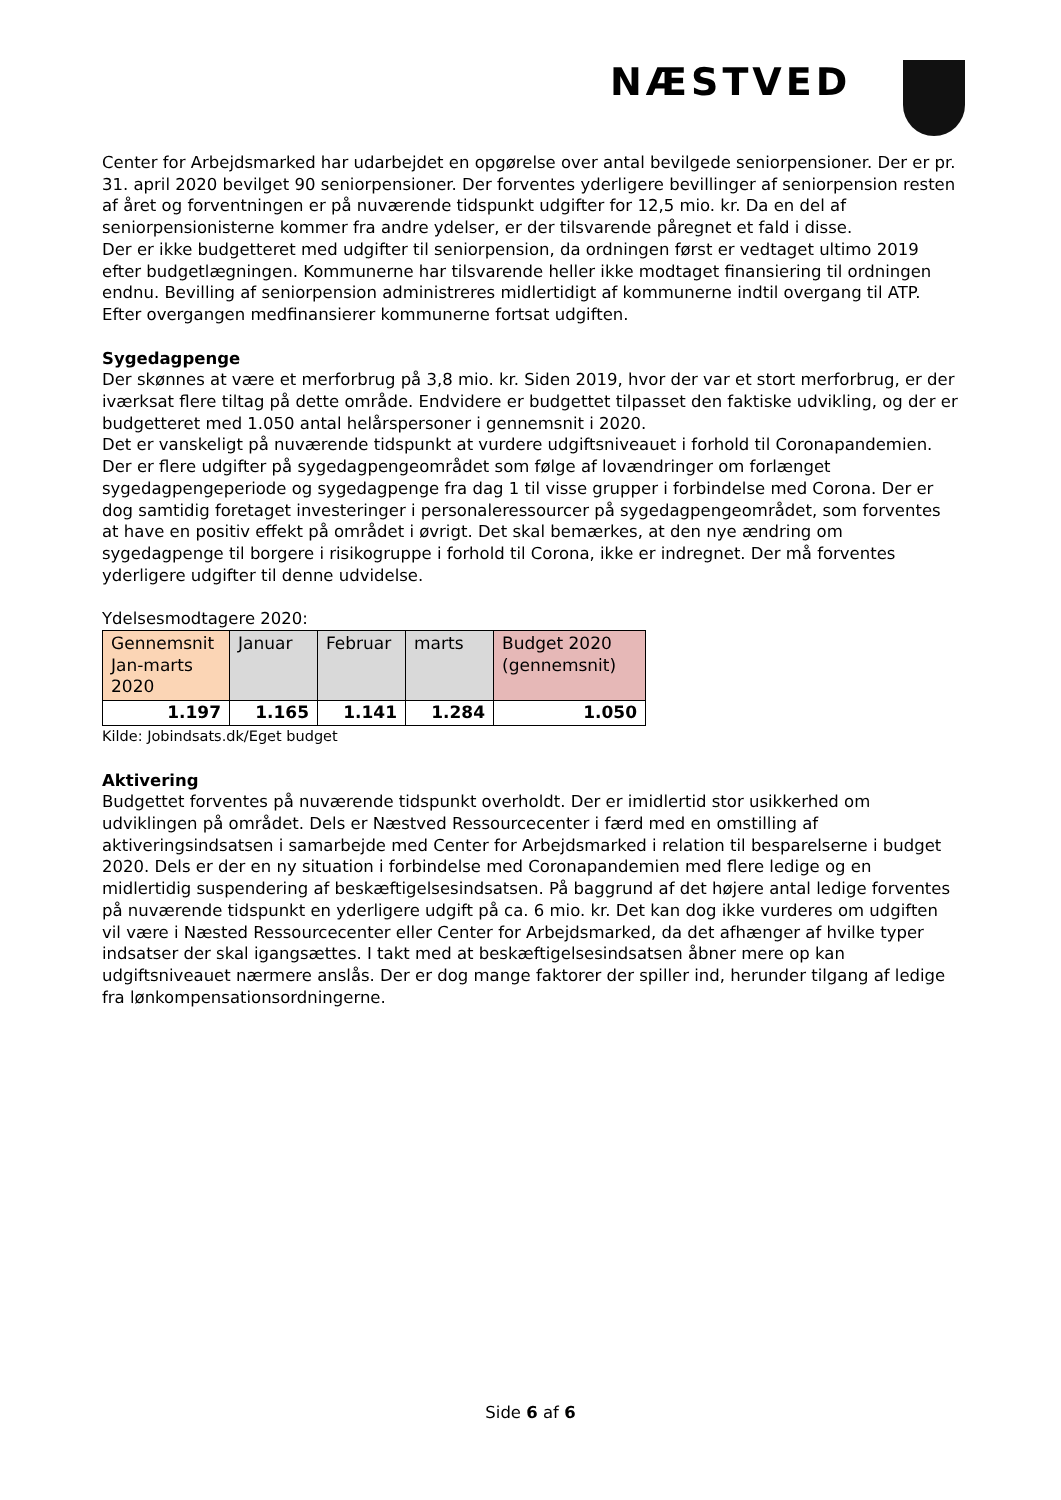NÆSTVED
Center for Arbejdsmarked har udarbejdet en opgørelse over antal bevilgede seniorpensioner. Der er pr. 31. april 2020 bevilget 90 seniorpensioner. Der forventes yderligere bevillinger af seniorpension resten af året og forventningen er på nuværende tidspunkt udgifter for 12,5 mio. kr. Da en del af seniorpensionisterne kommer fra andre ydelser, er der tilsvarende påregnet et fald i disse.
Der er ikke budgetteret med udgifter til seniorpension, da ordningen først er vedtaget ultimo 2019 efter budgetlægningen. Kommunerne har tilsvarende heller ikke modtaget finansiering til ordningen endnu. Bevilling af seniorpension administreres midlertidigt af kommunerne indtil overgang til ATP. Efter overgangen medfinansierer kommunerne fortsat udgiften.
Sygedagpenge
Der skønnes at være et merforbrug på 3,8 mio. kr. Siden 2019, hvor der var et stort merforbrug, er der iværksat flere tiltag på dette område. Endvidere er budgettet tilpasset den faktiske udvikling, og der er budgetteret med 1.050 antal helårspersoner i gennemsnit i 2020.
Det er vanskeligt på nuværende tidspunkt at vurdere udgiftsniveauet i forhold til Coronapandemien. Der er flere udgifter på sygedagpengeområdet som følge af lovændringer om forlænget sygedagpengeperiode og sygedagpenge fra dag 1 til visse grupper i forbindelse med Corona. Der er dog samtidig foretaget investeringer i personaleressourcer på sygedagpengeområdet, som forventes at have en positiv effekt på området i øvrigt. Det skal bemærkes, at den nye ændring om sygedagpenge til borgere i risikogruppe i forhold til Corona, ikke er indregnet. Der må forventes yderligere udgifter til denne udvidelse.
Ydelsesmodtagere 2020:
| Gennemsnit Jan-marts 2020 | Januar | Februar | marts | Budget 2020 (gennemsnit) |
| 1.197 | 1.165 | 1.141 | 1.284 | 1.050 |
Kilde: Jobindsats.dk/Eget budget
Aktivering
Budgettet forventes på nuværende tidspunkt overholdt. Der er imidlertid stor usikkerhed om udviklingen på området. Dels er Næstved Ressourcecenter i færd med en omstilling af aktiveringsindsatsen i samarbejde med Center for Arbejdsmarked i relation til besparelserne i budget 2020. Dels er der en ny situation i forbindelse med Coronapandemien med flere ledige og en midlertidig suspendering af beskæftigelsesindsatsen. På baggrund af det højere antal ledige forventes på nuværende tidspunkt en yderligere udgift på ca. 6 mio. kr. Det kan dog ikke vurderes om udgiften vil være i Næsted Ressourcecenter eller Center for Arbejdsmarked, da det afhænger af hvilke typer indsatser der skal igangsættes. I takt med at beskæftigelsesindsatsen åbner mere op kan udgiftsniveauet nærmere anslås. Der er dog mange faktorer der spiller ind, herunder tilgang af ledige fra lønkompensationsordningerne.
Side 6 af 6